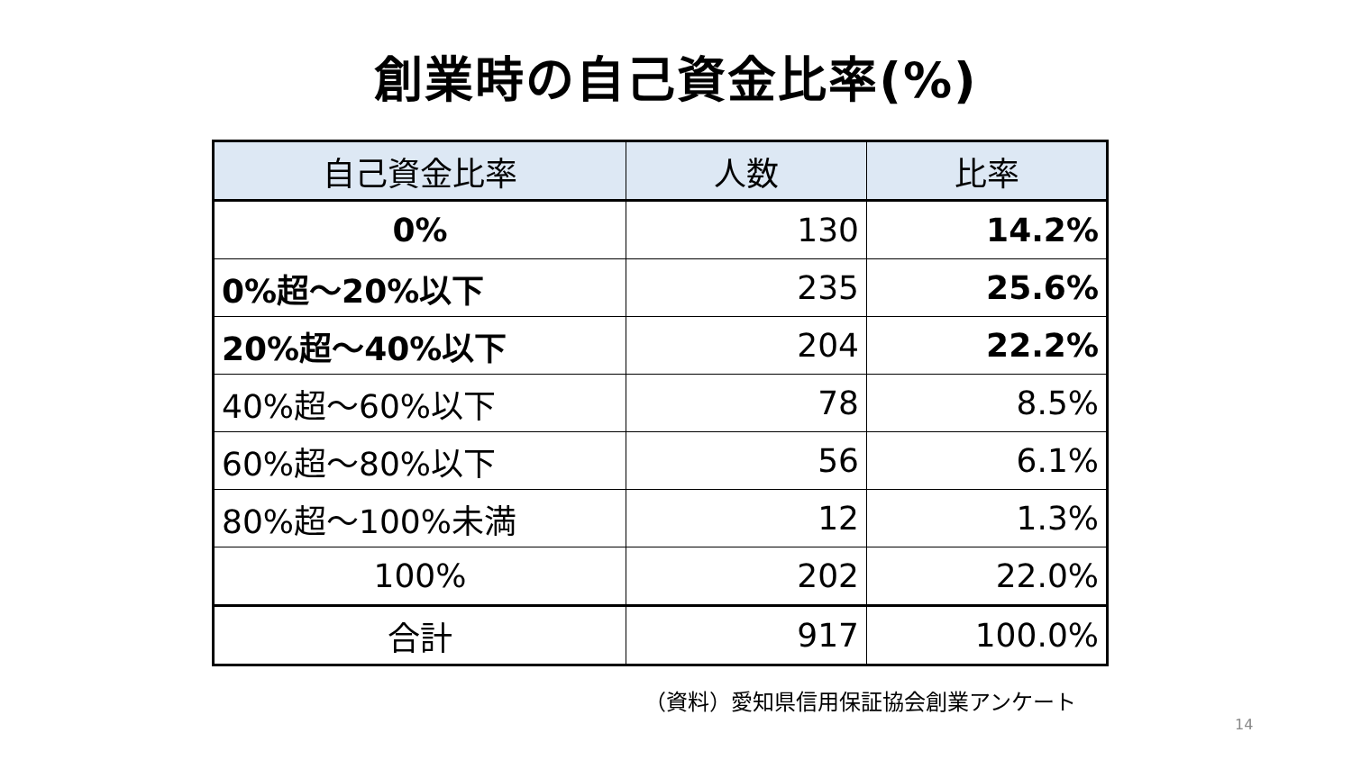創業時の自己資金比率(%)
| 自己資金比率 | 人数 | 比率 |
| --- | --- | --- |
| 0% | 130 | 14.2% |
| 0%超～20%以下 | 235 | 25.6% |
| 20%超～40%以下 | 204 | 22.2% |
| 40%超～60%以下 | 78 | 8.5% |
| 60%超～80%以下 | 56 | 6.1% |
| 80%超～100%未満 | 12 | 1.3% |
| 100% | 202 | 22.0% |
| 合計 | 917 | 100.0% |
（資料）愛知県信用保証協会創業アンケート
14